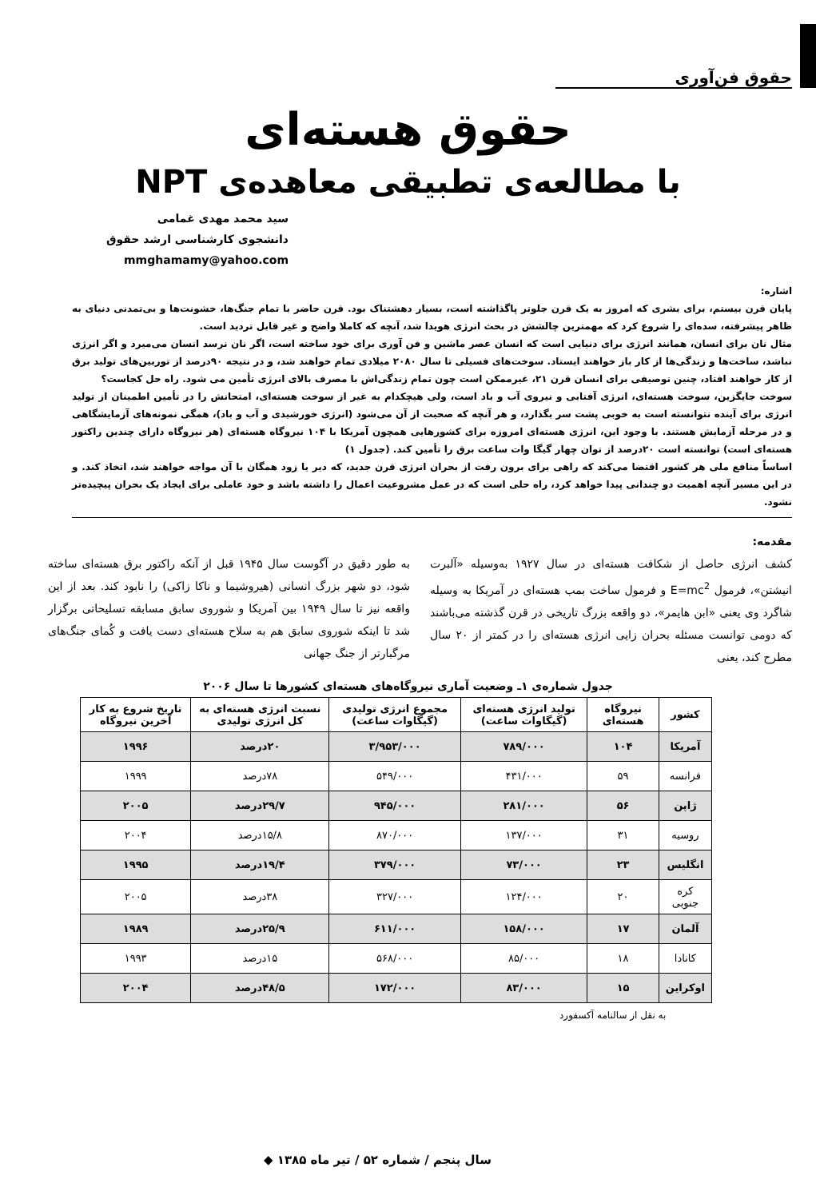حقوق فن‌آوری
حقوق هسته‌ای
با مطالعه‌ی تطبیقی معاهده‌ی NPT
سید محمد مهدی غمامی
دانشجوی کارشناسی ارشد حقوق
mmghamamy@yahoo.com
اشاره:
پایان قرن بیستم، برای بشری که امروز به یک قرن جلوتر پاگذاشته است، بسیار دهشتناک بود. قرن حاضر با تمام جنگ‌ها، خشونت‌ها و بی‌تمدنی دنیای به ظاهر پیشرفته، سده‌ای را شروع کرد که مهمترین چالشش در بحث انرژی هویدا شد، آنچه که کاملا واضح و غیر قابل تردید است.
مثال نان برای انسان، همانند انرژی برای دنیایی است که انسان عصر ماشین و فن آوری برای خود ساخته است، اگر نان نرسد انسان می‌میرد و اگر انرژی نباشد، ساخت‌ها و زندگی‌ها از کار باز خواهند ایستاد. سوخت‌های فسیلی تا سال ۲۰۸۰ میلادی تمام خواهند شد، و در نتیجه ۹۰درصد از توربین‌های تولید برق از کار خواهند افتاد، چنین توصیفی برای انسان قرن ۲۱، غیرممکن است چون تمام زندگی‌اش با مصرف بالای انرژی تأمین می شود. راه حل کجاست؟
سوخت جایگزین، سوخت هسته‌ای، انرژی آفتابی و نیروی آب و باد است، ولی هیچکدام به غیر از سوخت هسته‌ای، امتحانش را در تأمین اطمینان از تولید انرژی برای آینده نتوانسته است به خوبی پشت سر بگذارد، و هر آنچه که صحبت از آن می‌شود (انرژی خورشیدی و آب و باد)، همگی نمونه‌های آزمایشگاهی و در مرحله آزمایش هستند. با وجود این، انرژی هسته‌ای امروزه برای کشورهایی همچون آمریکا با ۱۰۴ نیروگاه هسته‌ای (هر نیروگاه دارای چندین راکتور هسته‌ای است) توانسته است ۲۰درصد از توان چهار گیگا وات ساعت برق را تأمین کند. (جدول ۱)
اساساً منافع ملی هر کشور اقتضا می‌کند که راهی برای برون رفت از بحران انرژی قرن جدید، که دیر یا زود همگان با آن مواجه خواهند شد، اتخاذ کند. و در این مسیر آنچه اهمیت دو چندانی پیدا خواهد کرد، راه حلی است که در عمل مشروعیت اعمال را داشته باشد و خود عاملی برای ایجاد یک بحران پیچیده‌تر نشود.
مقدمه:
کشف انرژی حاصل از شکافت هسته‌ای در سال ۱۹۲۷ به‌وسیله «آلبرت انیشتن»، فرمول E=mc<sup>2</sup> و فرمول ساخت بمب هسته‌ای در آمریکا به وسیله شاگرد وی یعنی «ابن هایمر»، دو واقعه بزرگ تاریخی در قرن گذشته می‌باشند که دومی توانست مسئله بحران زایی انرژی هسته‌ای را در کمتر از ۲۰ سال مطرح کند، یعنی
به طور دقیق در آگوست سال ۱۹۴۵ قبل از آنکه راکتور برق هسته‌ای ساخته شود، دو شهر بزرگ انسانی (هیروشیما و ناکا زاکی) را نابود کند. بعد از این واقعه نیز تا سال ۱۹۴۹ بین آمریکا و شوروی سابق مسابقه تسلیحاتی برگزار شد تا اینکه شوروی سابق هم به سلاح هسته‌ای دست یافت و کُمای جنگ‌های مرگبارتر از جنگ جهانی
جدول شماره‌ی ۱ـ وضعیت آماری نیروگاه‌های هسته‌ای کشورها تا سال ۲۰۰۶
| کشور | نیروگاه هسته‌ای | تولید انرژی هسته‌ای (گیگاوات ساعت) | مجموع انرژی تولیدی (گیگاوات ساعت) | نسبت انرژی هسته‌ای به کل انرژی تولیدی | تاریخ شروع به کار آخرین نیروگاه |
| --- | --- | --- | --- | --- | --- |
| آمریکا | ۱۰۴ | ۷۸۹/۰۰۰ | ۳/۹۵۳/۰۰۰ | ۲۰درصد | ۱۹۹۶ |
| فرانسه | ۵۹ | ۴۳۱/۰۰۰ | ۵۴۹/۰۰۰ | ۷۸درصد | ۱۹۹۹ |
| ژاپن | ۵۶ | ۲۸۱/۰۰۰ | ۹۴۵/۰۰۰ | ۲۹/۷درصد | ۲۰۰۵ |
| روسیه | ۳۱ | ۱۳۷/۰۰۰ | ۸۷۰/۰۰۰ | ۱۵/۸درصد | ۲۰۰۴ |
| انگلیس | ۲۳ | ۷۳/۰۰۰ | ۳۷۹/۰۰۰ | ۱۹/۴درصد | ۱۹۹۵ |
| کره جنوبی | ۲۰ | ۱۲۴/۰۰۰ | ۳۲۷/۰۰۰ | ۳۸درصد | ۲۰۰۵ |
| آلمان | ۱۷ | ۱۵۸/۰۰۰ | ۶۱۱/۰۰۰ | ۲۵/۹درصد | ۱۹۸۹ |
| کانادا | ۱۸ | ۸۵/۰۰۰ | ۵۶۸/۰۰۰ | ۱۵درصد | ۱۹۹۳ |
| اوکراین | ۱۵ | ۸۳/۰۰۰ | ۱۷۲/۰۰۰ | ۴۸/۵درصد | ۲۰۰۴ |
به نقل از سالنامه آکسفورد
سال پنجم / شماره ۵۲ / تیر ماه ۱۳۸۵ ◆